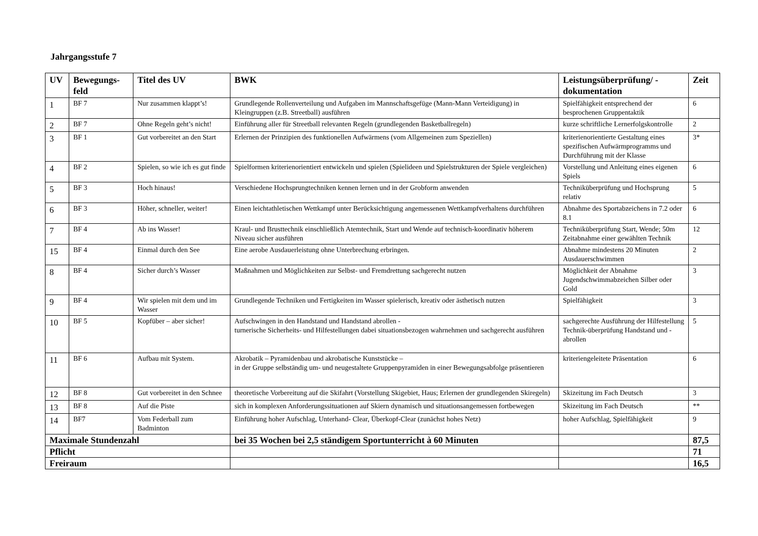Jahrgangsstufe 7
| UV | Bewegungs-feld | Titel des UV | BWK | Leistungsüberprüfung/ -dokumentation | Zeit |
| --- | --- | --- | --- | --- | --- |
| 1 | BF 7 | Nur zusammen klappt’s! | Grundlegende Rollenverteilung und Aufgaben im Mannschaftsgefüge (Mann-Mann Verteidigung) in Kleingruppen (z.B. Streetball) ausführen | Spielfähigkeit entsprechend der besprochenen Gruppentaktik | 6 |
| 2 | BF 7 | Ohne Regeln geht’s nicht! | Einführung aller für Streetball relevanten Regeln (grundlegenden Basketballregeln) | kurze schriftliche Lernerfolgskontrolle | 2 |
| 3 | BF 1 | Gut vorbereitet an den Start | Erlernen der Prinzipien des funktionellen Aufwärmens (vom Allgemeinen zum Speziellen) | kriterienorientierte Gestaltung eines spezifischen Aufwärmprogramms und Durchführung mit der Klasse | 3* |
| 4 | BF 2 | Spielen, so wie ich es gut finde | Spielformen kriterienorientiert entwickeln und spielen (Spielideen und Spielstrukturen der Spiele vergleichen) | Vorstellung und Anleitung eines eigenen Spiels | 6 |
| 5 | BF 3 | Hoch hinaus! | Verschiedene Hochsprungtechniken kennen lernen und in der Grobform anwenden | Techniküberprüfung und Hochsprung relativ | 5 |
| 6 | BF 3 | Höher, schneller, weiter! | Einen leichtathletischen Wettkampf unter Berücksichtigung angemessenen Wettkampfverhaltens durchführen | Abnahme des Sportabzeichens in 7.2 oder 8.1 | 6 |
| 7 | BF 4 | Ab ins Wasser! | Kraul- und Brusttechnik einschließlich Atemtechnik, Start und Wende auf technisch-koordinativ höherem Niveau sicher ausführen | Techniküberprüfung Start, Wende; 50m Zeitabnahme einer gewählten Technik | 12 |
| 15 | BF 4 | Einmal durch den See | Eine aerobe Ausdauerleistung ohne Unterbrechung erbringen. | Abnahme mindestens 20 Minuten Ausdauerschwimmen | 2 |
| 8 | BF 4 | Sicher durch’s Wasser | Maßnahmen und Möglichkeiten zur Selbst- und Fremdrettung sachgerecht nutzen | Möglichkeit der Abnahme Jugendschwimmabzeichen Silber oder Gold | 3 |
| 9 | BF 4 | Wir spielen mit dem und im Wasser | Grundlegende Techniken und Fertigkeiten im Wasser spielerisch, kreativ oder ästhetisch nutzen | Spielfähigkeit | 3 |
| 10 | BF 5 | Kopfüber – aber sicher! | Aufschwingen in den Handstand und Handstand abrollen - turnerische Sicherheits- und Hilfestellungen dabei situationsbezogen wahrnehmen und sachgerecht ausführen | sachgerechte Ausführung der Hilfestellung Technik-überprüfung Handstand und -abrollen | 5 |
| 11 | BF 6 | Aufbau mit System. | Akrobatik – Pyramidenbau und akrobatische Kunststücke – in der Gruppe selbständig um- und neugestaltete Gruppenpyramiden in einer Bewegungsabfolge präsentieren | kriteriengeleitete Präsentation | 6 |
| 12 | BF 8 | Gut vorbereitet in den Schnee | theoretische Vorbereitung auf die Skifahrt (Vorstellung Skigebiet, Haus; Erlernen der grundlegenden Skiregeln) | Skizeitung im Fach Deutsch | 3 |
| 13 | BF 8 | Auf die Piste | sich in komplexen Anforderungssituationen auf Skiern dynamisch und situationsangemessen fortbewegen | Skizeitung im Fach Deutsch | ** |
| 14 | BF7 | Vom Federball zum Badminton | Einführung hoher Aufschlag, Unterhand- Clear, Überkopf-Clear (zunächst hohes Netz) | hoher Aufschlag, Spielfähigkeit | 9 |
| Maximale Stundenzahl | | | bei 35 Wochen bei 2,5 ständigem Sportunterricht à 60 Minuten | | 87,5 |
| Pflicht | | | | | 71 |
| Freiraum | | | | | 16,5 |